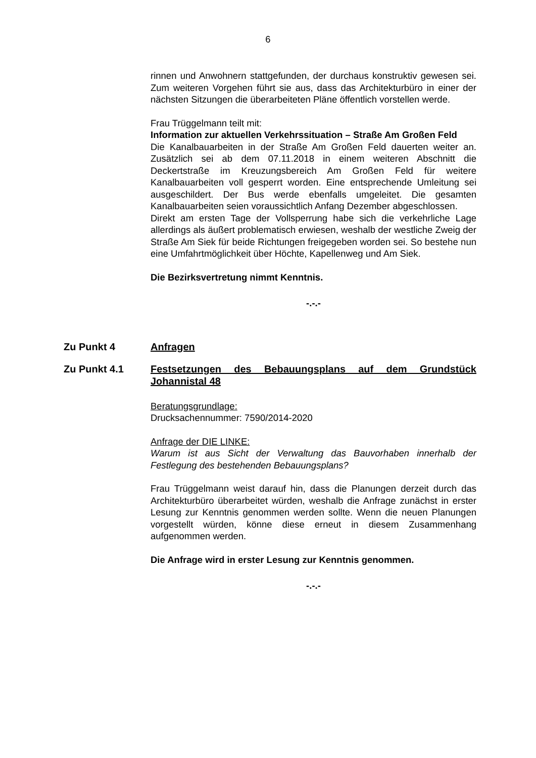6
rinnen und Anwohnern stattgefunden, der durchaus konstruktiv gewesen sei. Zum weiteren Vorgehen führt sie aus, dass das Architekturbüro in einer der nächsten Sitzungen die überarbeiteten Pläne öffentlich vorstellen werde.
Frau Trüggelmann teilt mit:
Information zur aktuellen Verkehrssituation – Straße Am Großen Feld
Die Kanalbauarbeiten in der Straße Am Großen Feld dauerten weiter an. Zusätzlich sei ab dem 07.11.2018 in einem weiteren Abschnitt die Deckertstraße im Kreuzungsbereich Am Großen Feld für weitere Kanalbauarbeiten voll gesperrt worden. Eine entsprechende Umleitung sei ausgeschildert. Der Bus werde ebenfalls umgeleitet. Die gesamten Kanalbauarbeiten seien voraussichtlich Anfang Dezember abgeschlossen.
Direkt am ersten Tage der Vollsperrung habe sich die verkehrliche Lage allerdings als äußert problematisch erwiesen, weshalb der westliche Zweig der Straße Am Siek für beide Richtungen freigegeben worden sei. So bestehe nun eine Umfahrtmöglichkeit über Höchte, Kapellenweg und Am Siek.
Die Bezirksvertretung nimmt Kenntnis.
-.-.-
Zu Punkt 4 Anfragen
Zu Punkt 4.1 Festsetzungen des Bebauungsplans auf dem Grundstück Johannistal 48
Beratungsgrundlage:
Drucksachennummer: 7590/2014-2020
Anfrage der DIE LINKE:
Warum ist aus Sicht der Verwaltung das Bauvorhaben innerhalb der Festlegung des bestehenden Bebauungsplans?
Frau Trüggelmann weist darauf hin, dass die Planungen derzeit durch das Architekturbüro überarbeitet würden, weshalb die Anfrage zunächst in erster Lesung zur Kenntnis genommen werden sollte. Wenn die neuen Planungen vorgestellt würden, könne diese erneut in diesem Zusammenhang aufgenommen werden.
Die Anfrage wird in erster Lesung zur Kenntnis genommen.
-.-.-